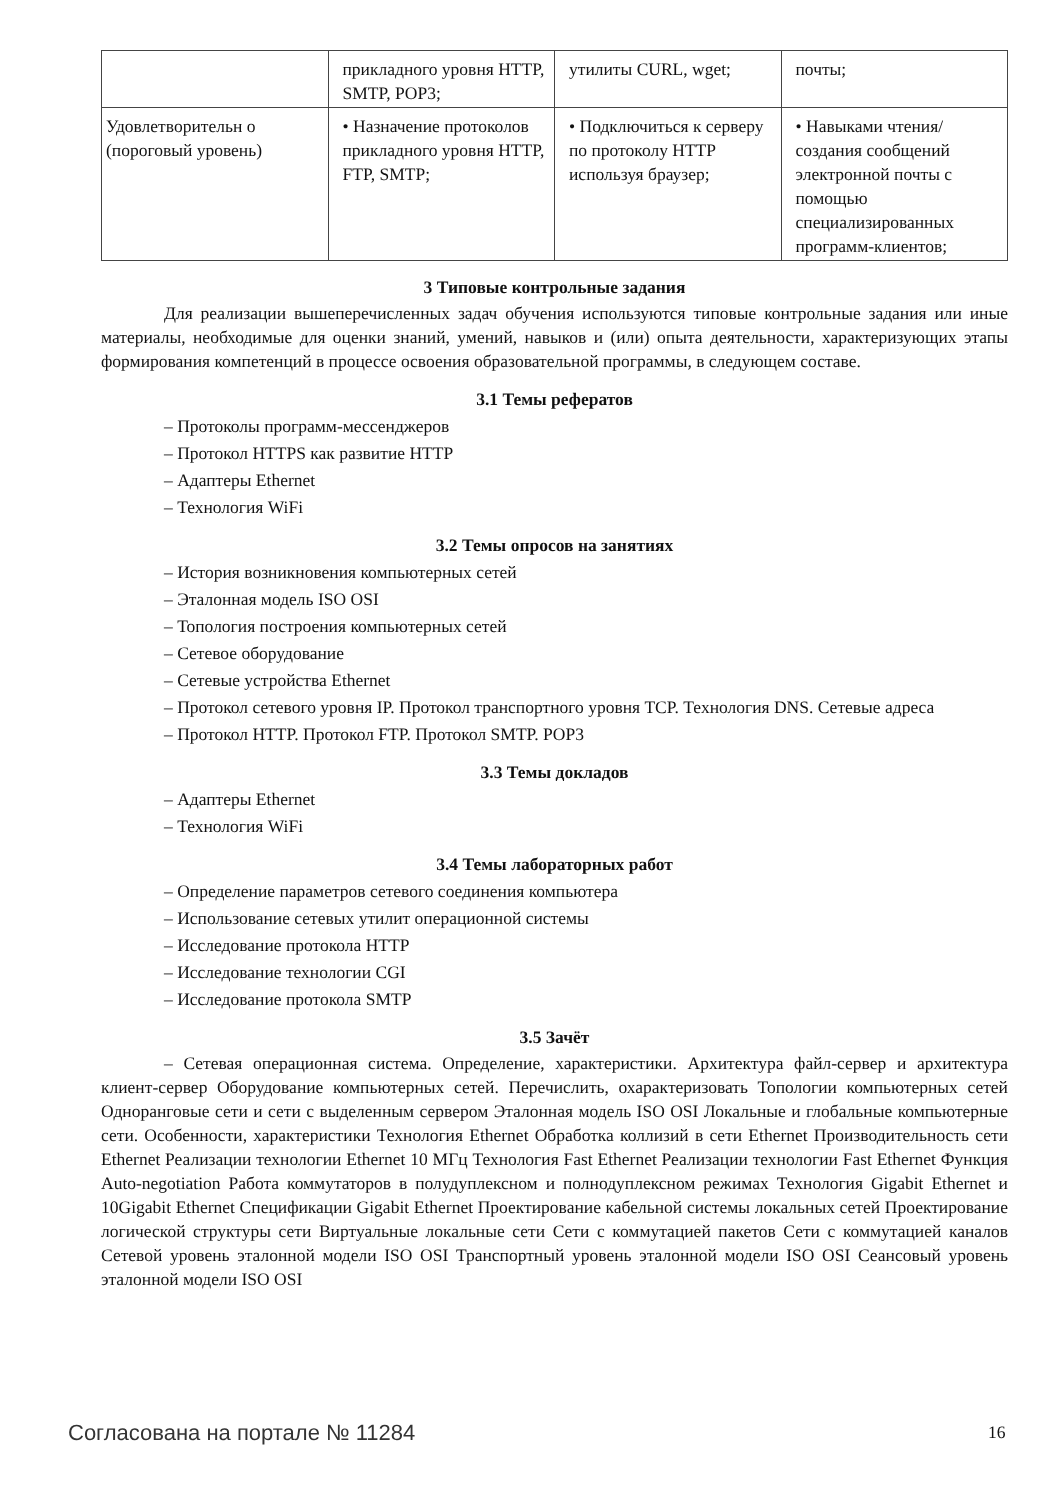| | прикладного уровня HTTP, SMTP, POP3; | утилиты CURL, wget; | почты; |
| Удовлетворительн о (пороговый уровень) | • Назначение протоколов прикладного уровня HTTP, FTP, SMTP; | • Подключиться к серверу по протоколу HTTP используя браузер; | • Навыками чтения/создания сообщений электронной почты с помощью специализированных программ-клиентов; |
3 Типовые контрольные задания
Для реализации вышеперечисленных задач обучения используются типовые контрольные задания или иные материалы, необходимые для оценки знаний, умений, навыков и (или) опыта деятельности, характеризующих этапы формирования компетенций в процессе освоения образовательной программы, в следующем составе.
3.1 Темы рефератов
– Протоколы программ-мессенджеров
– Протокол HTTPS как развитие HTTP
– Адаптеры Ethernet
– Технология WiFi
3.2 Темы опросов на занятиях
– История возникновения компьютерных сетей
– Эталонная модель ISO OSI
– Топология построения компьютерных сетей
– Сетевое оборудование
– Сетевые устройства Ethernet
– Протокол сетевого уровня IP. Протокол транспортного уровня TCP. Технология DNS. Сетевые адреса
– Протокол HTTP. Протокол FTP. Протокол SMTP. POP3
3.3 Темы докладов
– Адаптеры Ethernet
– Технология WiFi
3.4 Темы лабораторных работ
– Определение параметров сетевого соединения компьютера
– Использование сетевых утилит операционной системы
– Исследование протокола HTTP
– Исследование технологии CGI
– Исследование протокола SMTP
3.5 Зачёт
– Сетевая операционная система. Определение, характеристики. Архитектура файл-сервер и архитектура клиент-сервер Оборудование компьютерных сетей. Перечислить, охарактеризовать Топологии компьютерных сетей Одноранговые сети и сети с выделенным сервером Эталонная модель ISO OSI Локальные и глобальные компьютерные сети. Особенности, характеристики Технология Ethernet Обработка коллизий в сети Ethernet Производительность сети Ethernet Реализации технологии Ethernet 10 МГц Технология Fast Ethernet Реализации технологии Fast Ethernet Функция Auto-negotiation Работа коммутаторов в полудуплексном и полнодуплексном режимах Технология Gigabit Ethernet и 10Gigabit Ethernet Спецификации Gigabit Ethernet Проектирование кабельной системы локальных сетей Проектирование логической структуры сети Виртуальные локальные сети Сети с коммутацией пакетов Сети с коммутацией каналов Сетевой уровень эталонной модели ISO OSI Транспортный уровень эталонной модели ISO OSI Сеансовый уровень эталонной модели ISO OSI
Согласована на портале № 11284 16